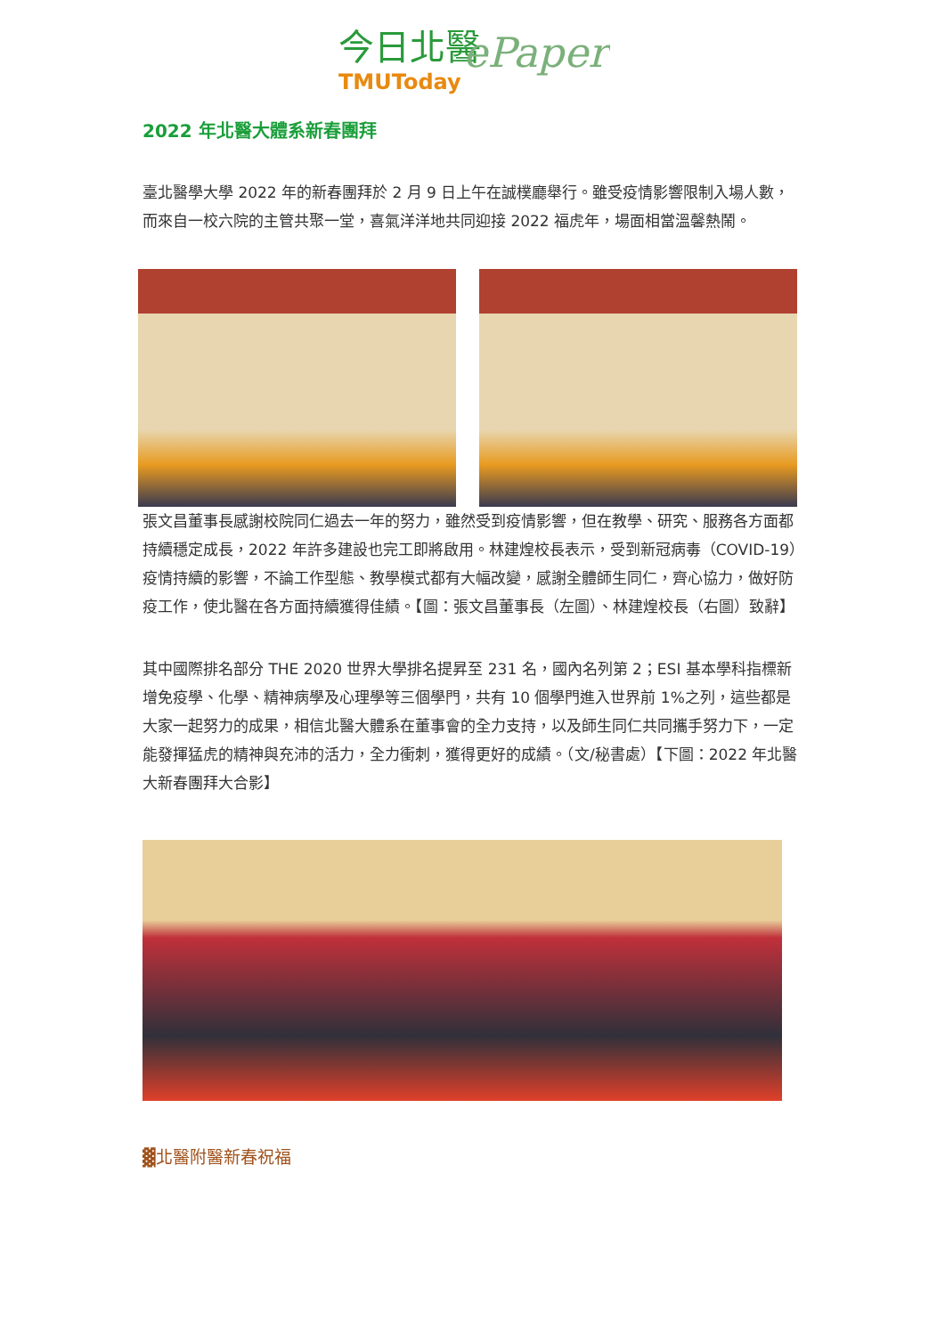今日北醫
ePaper
TMUToday
2022 年北醫大體系新春團拜
臺北醫學大學 2022 年的新春團拜於 2 月 9 日上午在誠樸廳舉行。雖受疫情影響限制入場人數，而來自一校六院的主管共聚一堂，喜氣洋洋地共同迎接 2022 福虎年，場面相當溫馨熱鬧。
張文昌董事長感謝校院同仁過去一年的努力，雖然受到疫情影響，但在教學、研究、服務各方面都持續穩定成長，2022 年許多建設也完工即將啟用。林建煌校長表示，受到新冠病毒（COVID-19）疫情持續的影響，不論工作型態、教學模式都有大幅改變，感謝全體師生同仁，齊心協力，做好防疫工作，使北醫在各方面持續獲得佳績。【圖：張文昌董事長（左圖）、林建煌校長（右圖）致辭】
其中國際排名部分 THE 2020 世界大學排名提昇至 231 名，國內名列第 2；ESI 基本學科指標新增免疫學、化學、精神病學及心理學等三個學門，共有 10 個學門進入世界前 1%之列，這些都是大家一起努力的成果，相信北醫大體系在董事會的全力支持，以及師生同仁共同攜手努力下，一定能發揮猛虎的精神與充沛的活力，全力衝刺，獲得更好的成績。（文/秘書處）【下圖：2022 年北醫大新春團拜大合影】
▓北醫附醫新春祝福